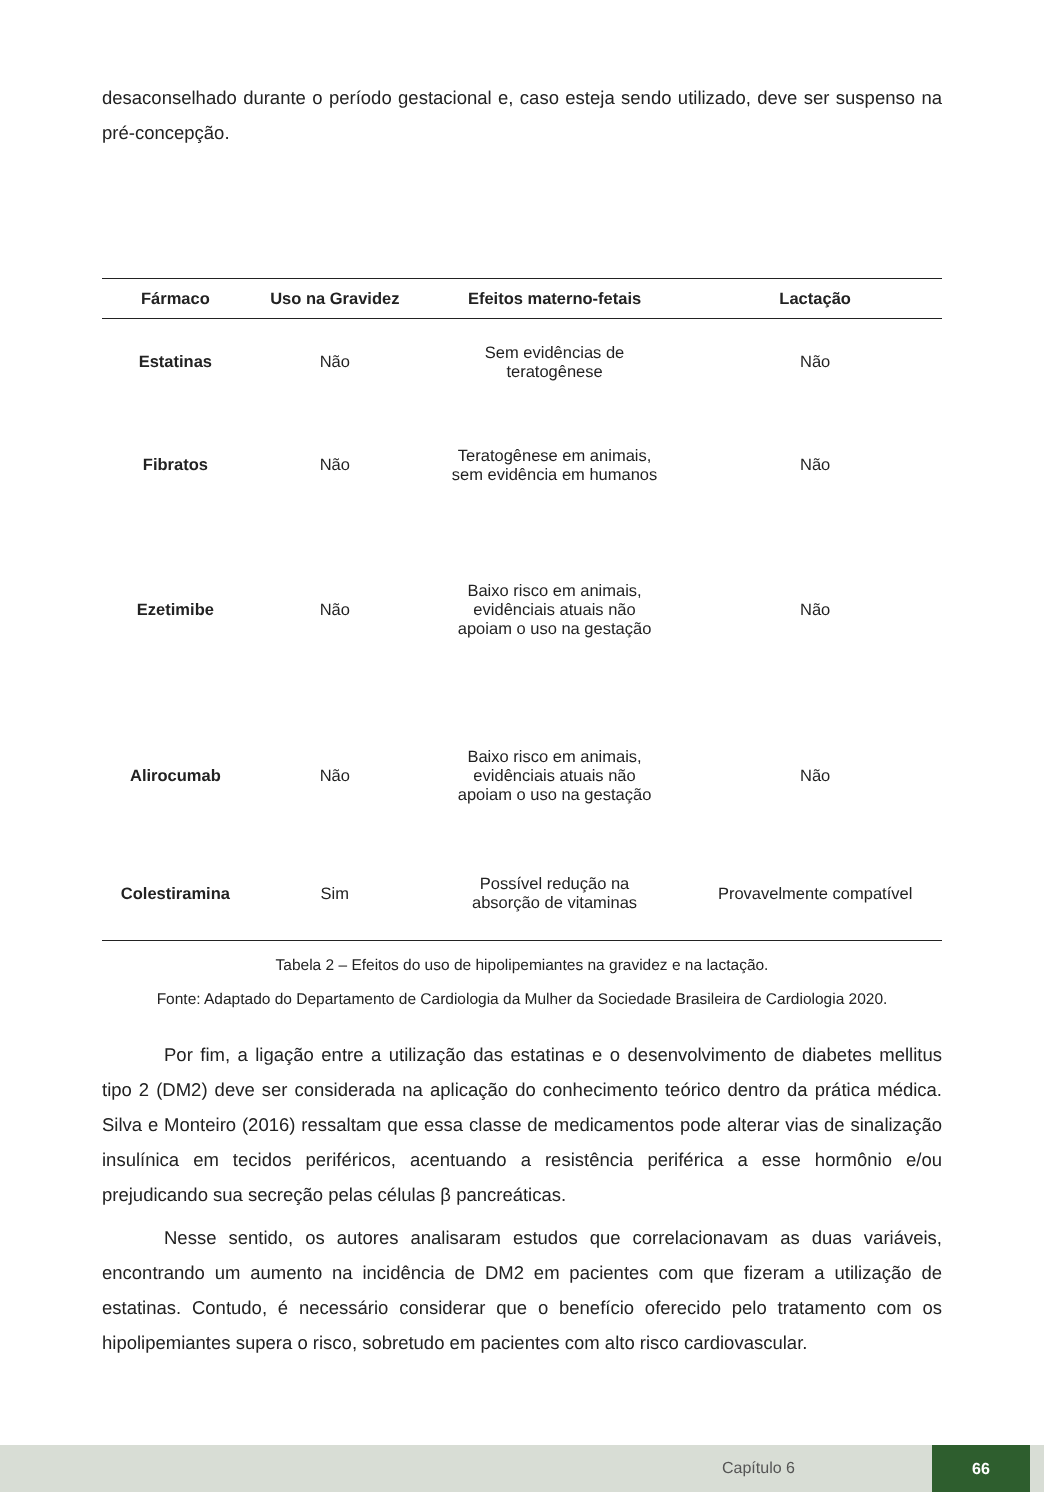desaconselhado durante o período gestacional e, caso esteja sendo utilizado, deve ser suspenso na pré-concepção.
| Fármaco | Uso na Gravidez | Efeitos materno-fetais | Lactação |
| --- | --- | --- | --- |
| Estatinas | Não | Sem evidências de teratogênese | Não |
| Fibratos | Não | Teratogênese em animais, sem evidência em humanos | Não |
| Ezetimibe | Não | Baixo risco em animais, evidênciais atuais não apoiam o uso na gestação | Não |
| Alirocumab | Não | Baixo risco em animais, evidênciais atuais não apoiam o uso na gestação | Não |
| Colestiramina | Sim | Possível redução na absorção de vitaminas | Provavelmente compatível |
Tabela 2 – Efeitos do uso de hipolipemiantes na gravidez e na lactação.
Fonte: Adaptado do Departamento de Cardiologia da Mulher da Sociedade Brasileira de Cardiologia 2020.
Por fim, a ligação entre a utilização das estatinas e o desenvolvimento de diabetes mellitus tipo 2 (DM2) deve ser considerada na aplicação do conhecimento teórico dentro da prática médica. Silva e Monteiro (2016) ressaltam que essa classe de medicamentos pode alterar vias de sinalização insulínica em tecidos periféricos, acentuando a resistência periférica a esse hormônio e/ou prejudicando sua secreção pelas células β pancreáticas.
Nesse sentido, os autores analisaram estudos que correlacionavam as duas variáveis, encontrando um aumento na incidência de DM2 em pacientes com que fizeram a utilização de estatinas. Contudo, é necessário considerar que o benefício oferecido pelo tratamento com os hipolipemiantes supera o risco, sobretudo em pacientes com alto risco cardiovascular.
Capítulo 6
66